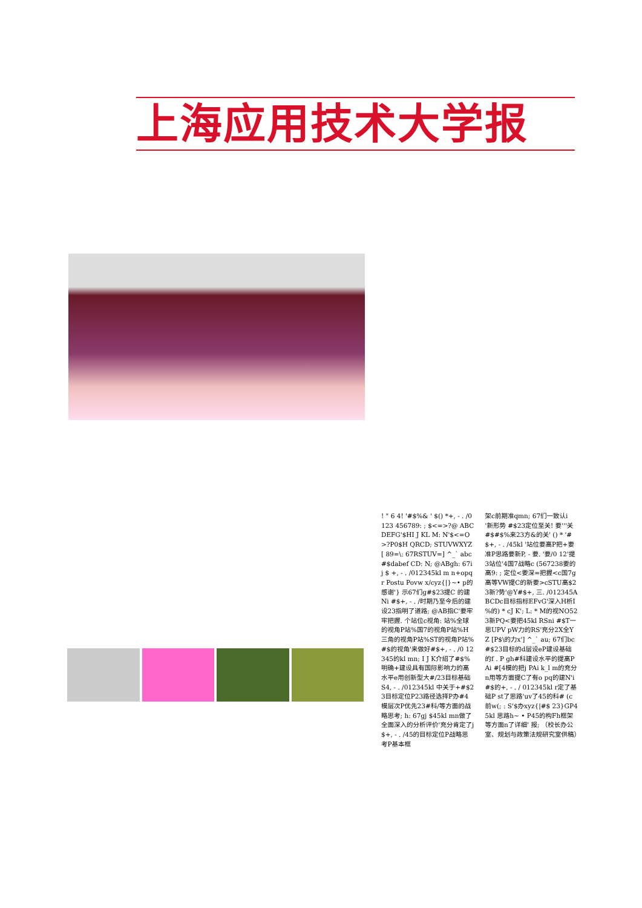上海应用技术大学报
! " 6 4! '#$%& ' $() *+, - . /0123 456789: ; $<=>?@ ABCDEFG'$HI J KL M: N'$<=O>?P0$H QRCD; STUVWXYZ[ 89=\: 67RSTUV=] ^_` abc#$dabef CD: N; @ABgh: 67i j $ +, - . /012345kl m n+opqr Postu Povw x/cyz{|}~• p的感谢'} 示67们g#$23提C 的建Ni #$+, - . /时期乃至今后的建设23指明了道路; @AB指C'要牢牢把握. 个站位c视角: 站%全球的视角P站%国7的视角P站%H三角的视角P站%ST的视角P站%#$的视角'来做好#$+, - . /0 12345的kl mn; I J K介绍了#$%明确+建设具有国际影响力的高水平e用创新型大#/23目标基础S4, - . /012345kl 中关于+#$23目标定位P23路径选择P办#4模层次P优先23#科/等方面的战略思考; h: 67gj $45kl mn做了全面深入的分析评价'充分肯定了j $+, - . /45的目标定位P战略思考P基本框
架c前期准qmn; 67们一致认i '新形势 #$23定位至关! 要'''关#$#$%来23方&的关' () * '#$+, - . /45kl '站位要高P把+要准P思路要新P, - 要. '要/0 12'提3站位'4国7战略c (567238要的高9: ; 定位<要深=把握<c国7g高等VW提C的新要>cSTU高$23新?势'@Y#$+, 三. /012345ABCDc目标指标EFvG'深入H析I %的) * cJ K'; L: * M的视NO523新PQ<要把45kl RSni #$T一思UPV pW力的RS'充分2X全YZ [P$\的力x'] ^_` au; 67们bc#$23目标的d层设eP建设基础的f . P gh#科建设水平的提高PAi #[4模的把j PAi k_l m的充分n用等方面提C了有o pq的建N'i #$的+, - . / 012345kl r定了基础P st了思路'uv了45的科# (c前w(; : S'$办xyz{|#$ 23}GP45kl 思路h~ • P45的构Fh框架等方面n了详细' 报; （校长办公室、规划与政策法规研究室供稿）